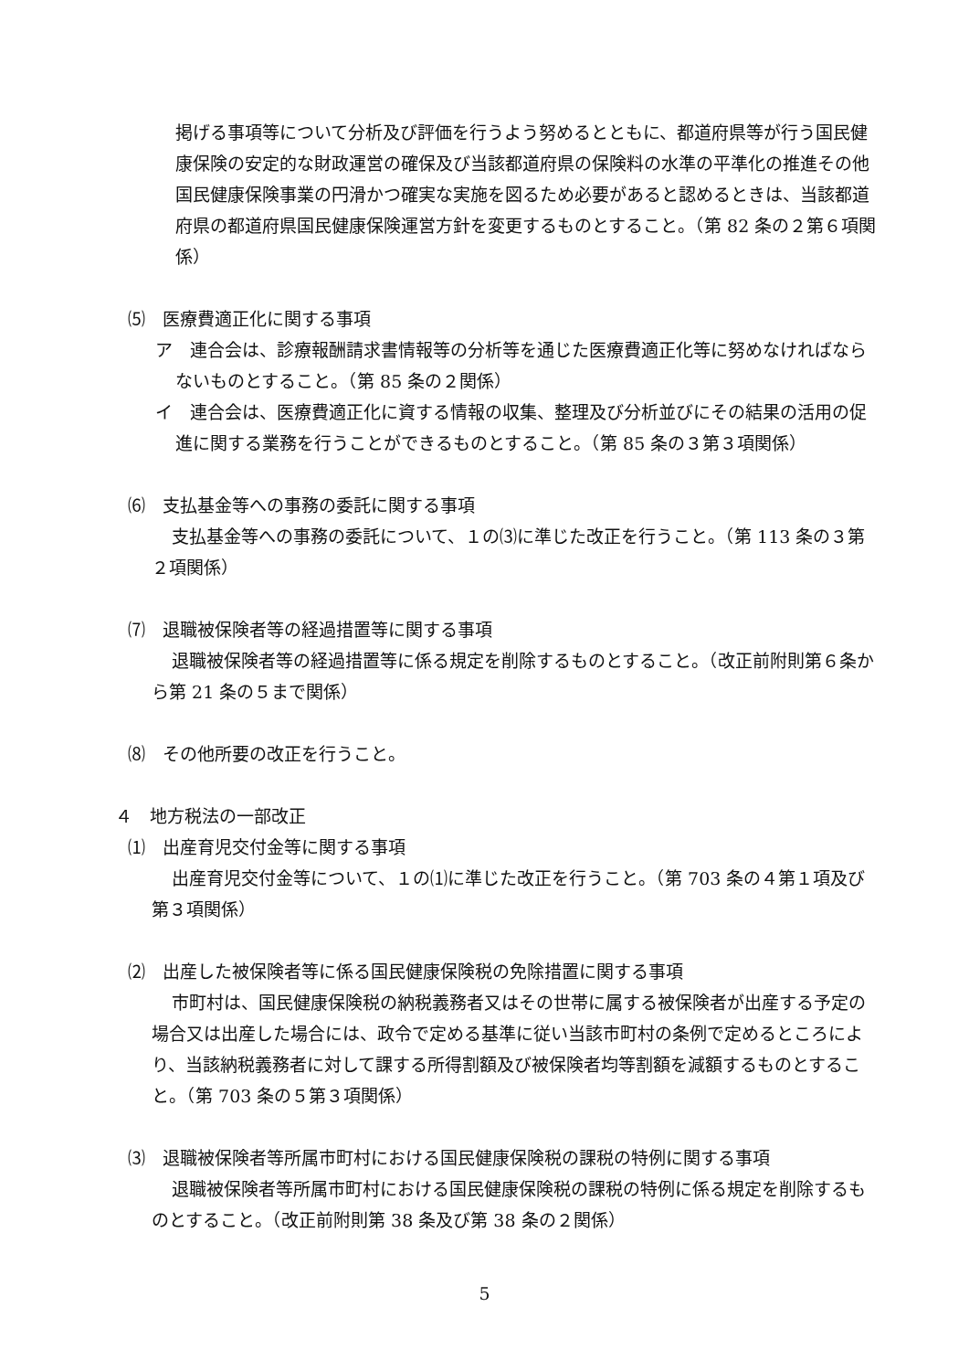掲げる事項等について分析及び評価を行うよう努めるとともに、都道府県等が行う国民健康保険の安定的な財政運営の確保及び当該都道府県の保険料の水準の平準化の推進その他国民健康保険事業の円滑かつ確実な実施を図るため必要があると認めるときは、当該都道府県の都道府県国民健康保険運営方針を変更するものとすること。（第 82 条の２第６項関係）
⑸　医療費適正化に関する事項
ア　連合会は、診療報酬請求書情報等の分析等を通じた医療費適正化等に努めなければならないものとすること。（第 85 条の２関係）
イ　連合会は、医療費適正化に資する情報の収集、整理及び分析並びにその結果の活用の促進に関する業務を行うことができるものとすること。（第 85 条の３第３項関係）
⑹　支払基金等への事務の委託に関する事項
支払基金等への事務の委託について、１の⑶に準じた改正を行うこと。（第 113 条の３第２項関係）
⑺　退職被保険者等の経過措置等に関する事項
退職被保険者等の経過措置等に係る規定を削除するものとすること。（改正前附則第６条から第 21 条の５まで関係）
⑻　その他所要の改正を行うこと。
４　地方税法の一部改正
⑴　出産育児交付金等に関する事項
出産育児交付金等について、１の⑴に準じた改正を行うこと。（第 703 条の４第１項及び第３項関係）
⑵　出産した被保険者等に係る国民健康保険税の免除措置に関する事項
市町村は、国民健康保険税の納税義務者又はその世帯に属する被保険者が出産する予定の場合又は出産した場合には、政令で定める基準に従い当該市町村の条例で定めるところにより、当該納税義務者に対して課する所得割額及び被保険者均等割額を減額するものとすること。（第 703 条の５第３項関係）
⑶　退職被保険者等所属市町村における国民健康保険税の課税の特例に関する事項
退職被保険者等所属市町村における国民健康保険税の課税の特例に係る規定を削除するものとすること。（改正前附則第 38 条及び第 38 条の２関係）
5